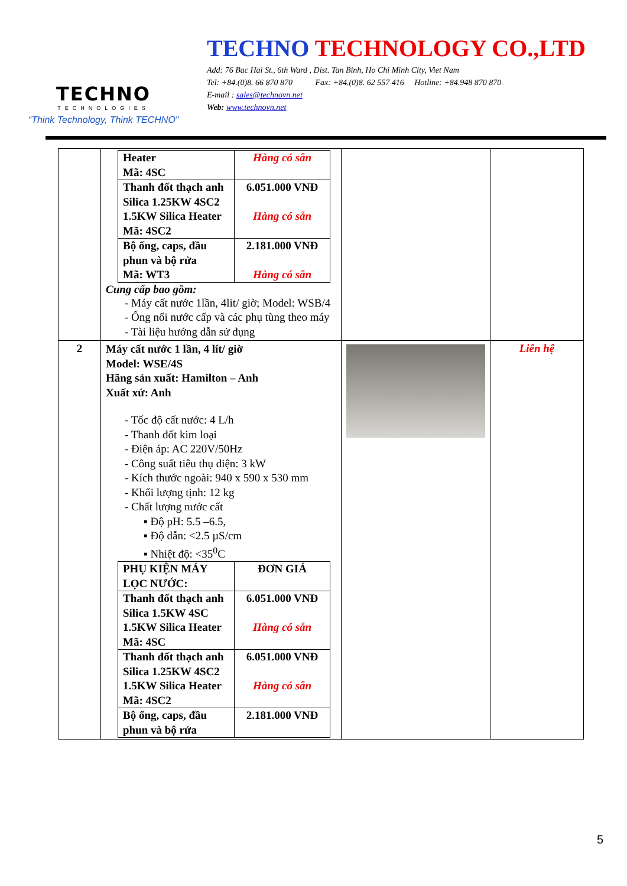TECHNO
TECHNOLOGIES
“Think Technology, Think TECHNO”
TECHNO TECHNOLOGY CO.,LTD
Add: 76 Bac Hai St., 6th Ward , Dist. Tan Binh, Ho Chi Minh City, Viet Nam
Tel: +84.(0)8. 66 870 870 Fax: +84.(0)8. 62 557 416 Hotline: +84.948 870 870
E-mail : sales@technovn.net
Web: www.technovn.net
| | / Heater Mã: 4SC / Hàng có sẵn / / Thanh đốt thạch anh Silica 1.25KW 4SC2 1.5KW Silica Heater Mã: 4SC2 / 6.051.000 VNĐ Hàng có sẵn / / Bộ ống, caps, đầu phun và bộ rửa Mã: WT3 / 2.181.000 VNĐ Hàng có sẵn / Cung cấp bao gồm: - Máy cất nước 1lần, 4lit/ giờ; Model: WSB/4 - Ống nối nước cấp và các phụ tùng theo máy - Tài liệu hướng dẫn sử dụng | | |
| 2 | Máy cất nước 1 lần, 4 lít/ giờ Model: WSE/4S Hãng sản xuất: Hamilton – Anh Xuất xứ: Anh - Tốc độ cất nước: 4 L/h - Thanh đốt kim loại - Điện áp: AC 220V/50Hz - Công suất tiêu thụ điện: 3 kW - Kích thước ngoài: 940 x 590 x 530 mm - Khối lượng tịnh: 12 kg - Chất lượng nước cất ▪ Độ pH: 5.5 –6.5, ▪ Độ dẫn: <2.5 µS/cm ▪ Nhiệt độ: <35<sup>0</sup>C / PHỤ KIỆN MÁY LỌC NƯỚC: / ĐƠN GIÁ / / Thanh đốt thạch anh Silica 1.5KW 4SC 1.5KW Silica Heater Mã: 4SC / 6.051.000 VNĐ Hàng có sẵn / / Thanh đốt thạch anh Silica 1.25KW 4SC2 1.5KW Silica Heater Mã: 4SC2 / 6.051.000 VNĐ Hàng có sẵn / / Bộ ống, caps, đầu phun và bộ rửa / 2.181.000 VNĐ / | | Liên hệ |
5